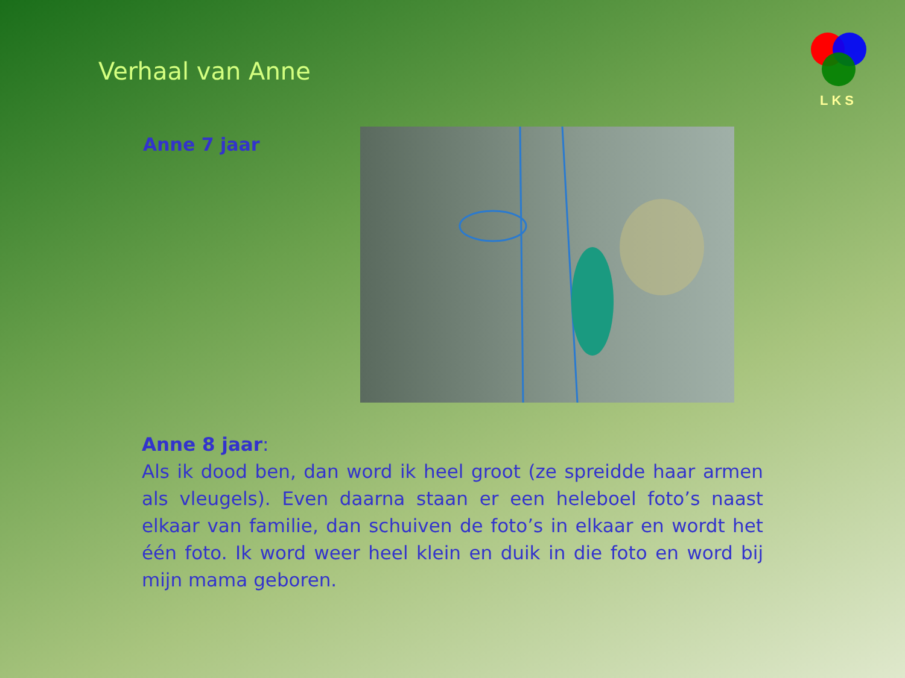Verhaal van Anne
LKS
Anne 7 jaar
Anne 8 jaar:
Als ik dood ben, dan word ik heel groot (ze spreidde haar armen als vleugels). Even daarna staan er een heleboel foto’s naast elkaar van familie, dan schuiven de foto’s in elkaar en wordt het één foto. Ik word weer heel klein en duik in die foto en word bij mijn mama geboren.